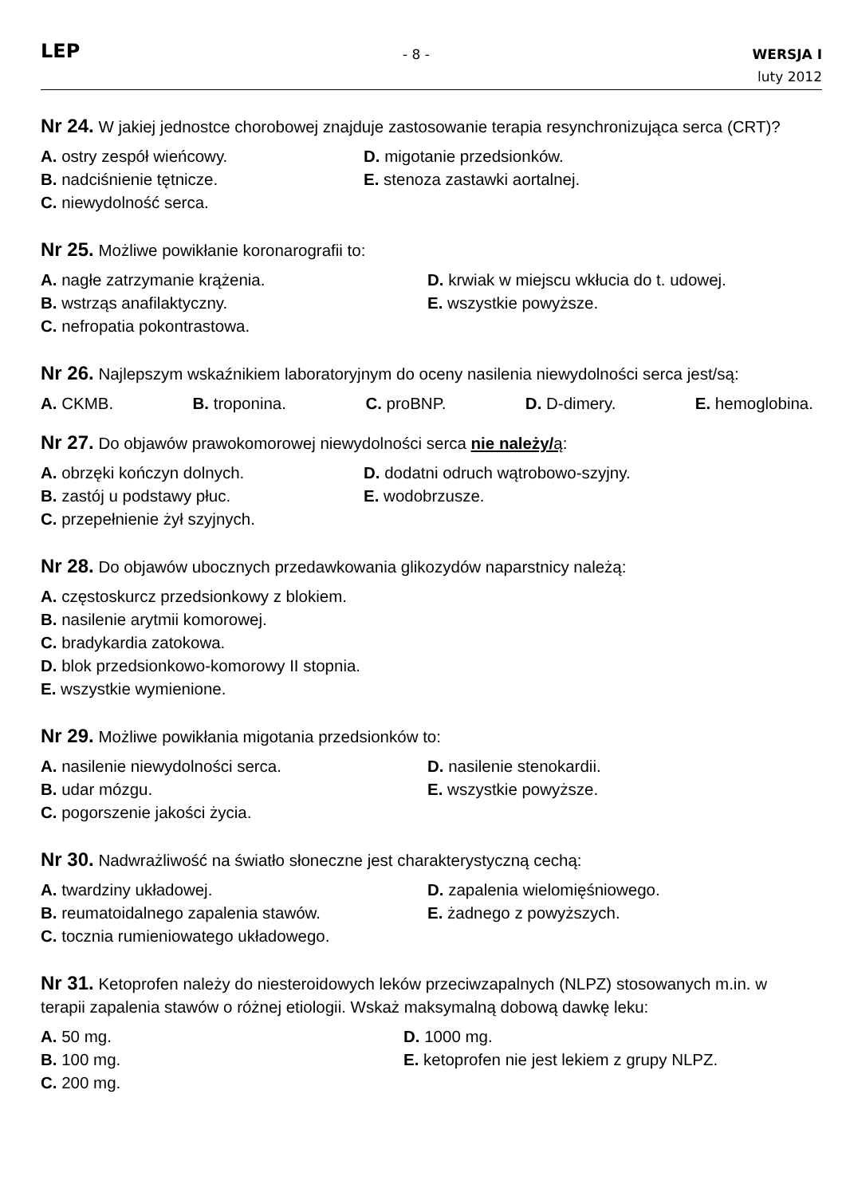LEP
- 8 -
WERSJA I
luty 2012
Nr 24. W jakiej jednostce chorobowej znajduje zastosowanie terapia resynchronizująca serca (CRT)?
A. ostry zespół wieńcowy.
D. migotanie przedsionków.
B. nadciśnienie tętnicze.
E. stenoza zastawki aortalnej.
C. niewydolność serca.
Nr 25. Możliwe powikłanie koronarografii to:
A. nagłe zatrzymanie krążenia.
D. krwiak w miejscu wkłucia do t. udowej.
B. wstrząs anafilaktyczny.
E. wszystkie powyższe.
C. nefropatia pokontrastowa.
Nr 26. Najlepszym wskaźnikiem laboratoryjnym do oceny nasilenia niewydolności serca jest/są:
A. CKMB. B. troponina. C. proBNP. D. D-dimery. E. hemoglobina.
Nr 27. Do objawów prawokomorowej niewydolności serca nie należy/ą:
A. obrzęki kończyn dolnych.
D. dodatni odruch wątrobowo-szyjny.
B. zastój u podstawy płuc.
E. wodobrzusze.
C. przepełnienie żył szyjnych.
Nr 28. Do objawów ubocznych przedawkowania glikozydów naparstnicy należą:
A. częstoskurcz przedsionkowy z blokiem.
B. nasilenie arytmii komorowej.
C. bradykardia zatokowa.
D. blok przedsionkowo-komorowy II stopnia.
E. wszystkie wymienione.
Nr 29. Możliwe powikłania migotania przedsionków to:
A. nasilenie niewydolności serca.
D. nasilenie stenokardii.
B. udar mózgu.
E. wszystkie powyższe.
C. pogorszenie jakości życia.
Nr 30. Nadwrażliwość na światło słoneczne jest charakterystyczną cechą:
A. twardziny układowej.
D. zapalenia wielomięśniowego.
B. reumatoidalnego zapalenia stawów.
E. żadnego z powyższych.
C. tocznia rumieniowatego układowego.
Nr 31. Ketoprofen należy do niesteroidowych leków przeciwzapalnych (NLPZ) stosowanych m.in. w terapii zapalenia stawów o różnej etiologii. Wskaż maksymalną dobową dawkę leku:
A. 50 mg.
D. 1000 mg.
B. 100 mg.
E. ketoprofen nie jest lekiem z grupy NLPZ.
C. 200 mg.